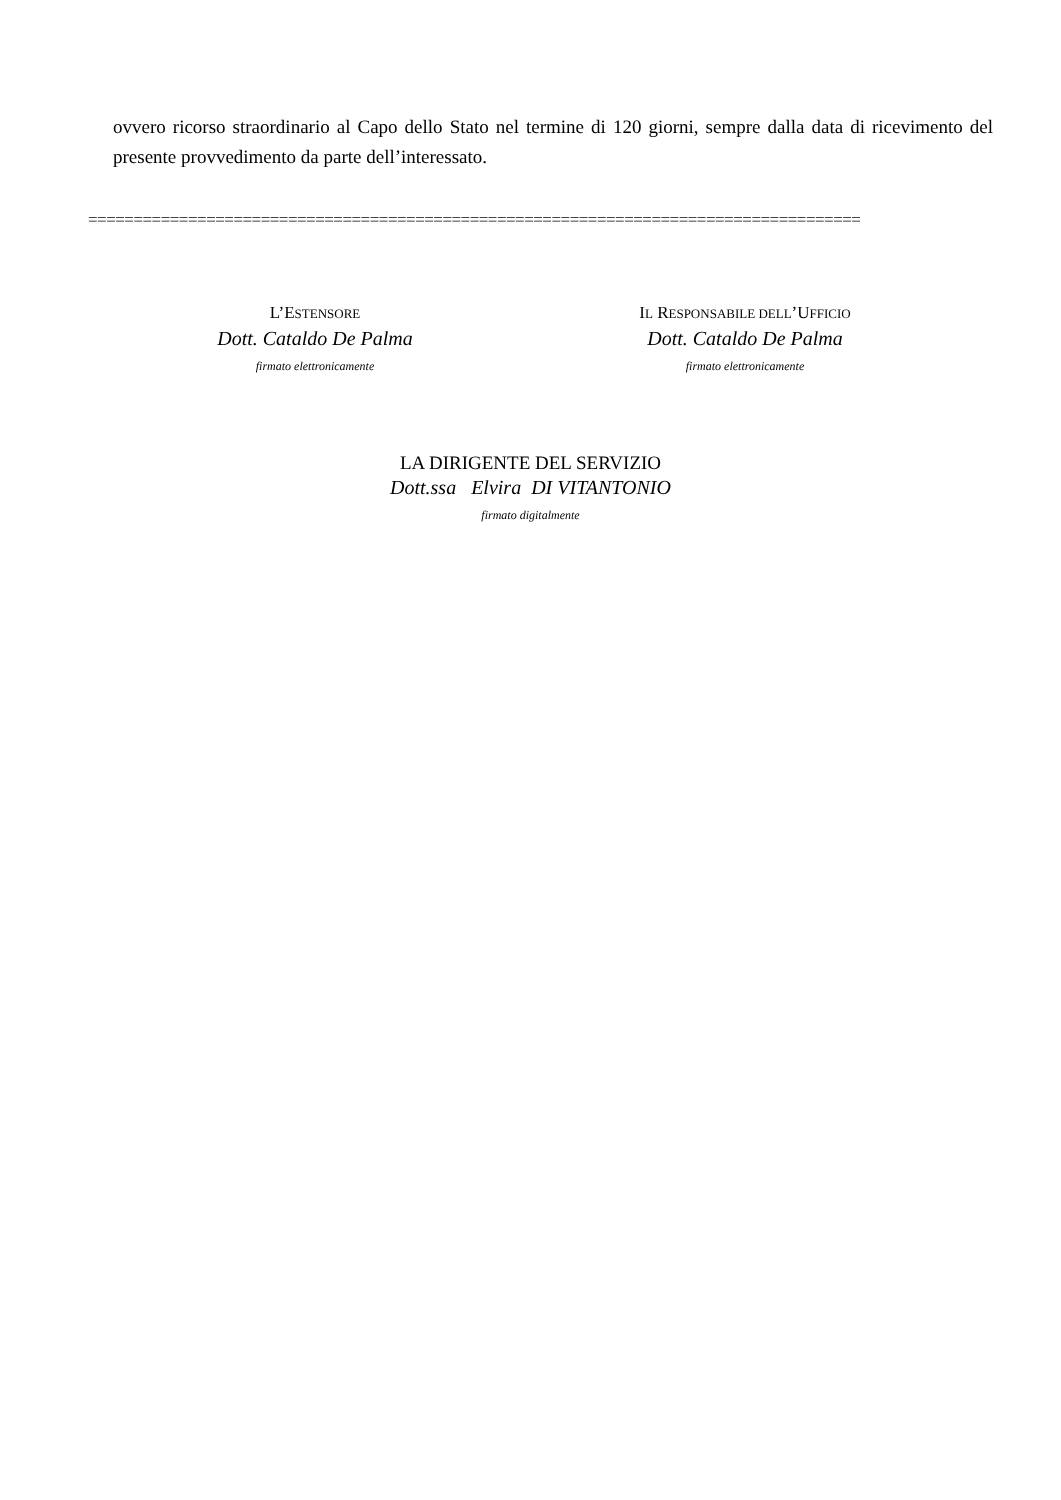ovvero ricorso straordinario al Capo dello Stato nel termine di 120 giorni, sempre dalla data di ricevimento del presente provvedimento da parte dell’interessato.
=====================================================================================
L’ESTENSORE
Dott. Cataldo De Palma
firmato elettronicamente
IL RESPONSABILE DELL’UFFICIO
Dott. Cataldo De Palma
firmato elettronicamente
LA DIRIGENTE DEL SERVIZIO
Dott.ssa Elvira DI VITANTONIO
firmato digitalmente